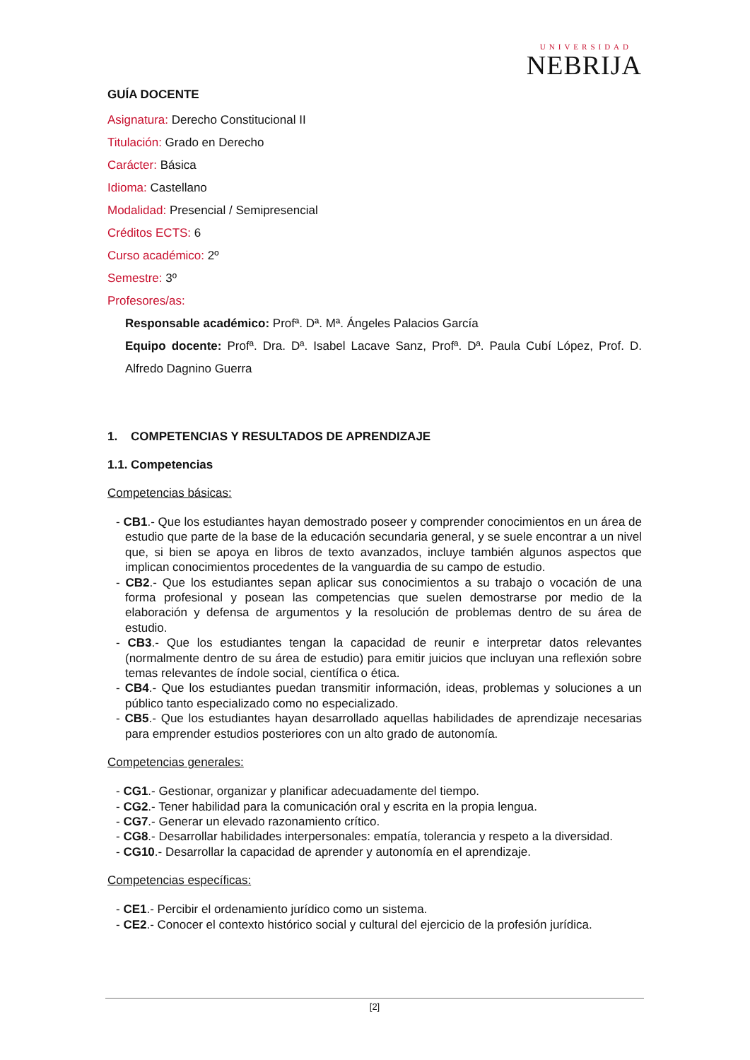UNIVERSIDAD
NEBRIJA
GUÍA DOCENTE
Asignatura: Derecho Constitucional II
Titulación: Grado en Derecho
Carácter: Básica
Idioma: Castellano
Modalidad: Presencial / Semipresencial
Créditos ECTS: 6
Curso académico: 2º
Semestre: 3º
Profesores/as:
Responsable académico: Profª. Dª. Mª. Ángeles Palacios García
Equipo docente: Profª. Dra. Dª. Isabel Lacave Sanz, Profª. Dª. Paula Cubí López, Prof. D. Alfredo Dagnino Guerra
1. COMPETENCIAS Y RESULTADOS DE APRENDIZAJE
1.1. Competencias
Competencias básicas:
- CB1.- Que los estudiantes hayan demostrado poseer y comprender conocimientos en un área de estudio que parte de la base de la educación secundaria general, y se suele encontrar a un nivel que, si bien se apoya en libros de texto avanzados, incluye también algunos aspectos que implican conocimientos procedentes de la vanguardia de su campo de estudio.
- CB2.- Que los estudiantes sepan aplicar sus conocimientos a su trabajo o vocación de una forma profesional y posean las competencias que suelen demostrarse por medio de la elaboración y defensa de argumentos y la resolución de problemas dentro de su área de estudio.
- CB3.- Que los estudiantes tengan la capacidad de reunir e interpretar datos relevantes (normalmente dentro de su área de estudio) para emitir juicios que incluyan una reflexión sobre temas relevantes de índole social, científica o ética.
- CB4.- Que los estudiantes puedan transmitir información, ideas, problemas y soluciones a un público tanto especializado como no especializado.
- CB5.- Que los estudiantes hayan desarrollado aquellas habilidades de aprendizaje necesarias para emprender estudios posteriores con un alto grado de autonomía.
Competencias generales:
- CG1.- Gestionar, organizar y planificar adecuadamente del tiempo.
- CG2.- Tener habilidad para la comunicación oral y escrita en la propia lengua.
- CG7.- Generar un elevado razonamiento crítico.
- CG8.- Desarrollar habilidades interpersonales: empatía, tolerancia y respeto a la diversidad.
- CG10.- Desarrollar la capacidad de aprender y autonomía en el aprendizaje.
Competencias específicas:
- CE1.- Percibir el ordenamiento jurídico como un sistema.
- CE2.- Conocer el contexto histórico social y cultural del ejercicio de la profesión jurídica.
[2]